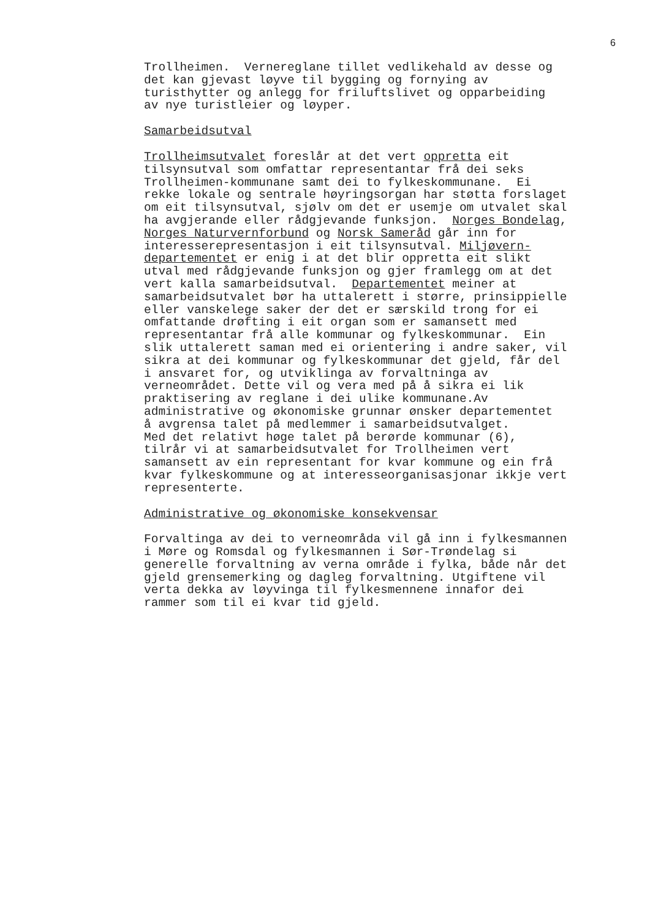6
Trollheimen. Vernereglane tillet vedlikehald av desse og det kan gjevast løyve til bygging og fornying av turisthytter og anlegg for friluftslivet og opparbeiding av nye turistleier og løyper.
Samarbeidsutval
Trollheimsutvalet foreslår at det vert oppretta eit tilsynsutval som omfattar representantar frå dei seks Trollheimen-kommunane samt dei to fylkeskommunane. Ei rekke lokale og sentrale høyringsorgan har støtta forslaget om eit tilsynsutval, sjølv om det er usemje om utvalet skal ha avgjerande eller rådgjevande funksjon. Norges Bondelag, Norges Naturvernforbund og Norsk Sameråd går inn for interesserepresentasjon i eit tilsynsutval. Miljøvern- departementet er enig i at det blir oppretta eit slikt utval med rådgjevande funksjon og gjer framlegg om at det vert kalla samarbeidsutval. Departementet meiner at samarbeidsutvalet bør ha uttalerett i større, prinsippielle eller vanskelege saker der det er særskild trong for ei omfattande drøfting i eit organ som er samansett med representantar frå alle kommunar og fylkeskommunar. Ein slik uttalerett saman med ei orientering i andre saker, vil sikra at dei kommunar og fylkeskommunar det gjeld, får del i ansvaret for, og utviklinga av forvaltninga av verneområdet. Dette vil og vera med på å sikra ei lik praktisering av reglane i dei ulike kommunane.Av administrative og økonomiske grunnar ønsker departementet å avgrensa talet på medlemmer i samarbeidsutvalget. Med det relativt høge talet på berørde kommunar (6), tilrår vi at samarbeidsutvalet for Trollheimen vert samansett av ein representant for kvar kommune og ein frå kvar fylkeskommune og at interesseorganisasjonar ikkje vert representerte.
Administrative og økonomiske konsekvensar
Forvaltinga av dei to verneområda vil gå inn i fylkesmannen i Møre og Romsdal og fylkesmannen i Sør-Trøndelag si generelle forvaltning av verna område i fylka, både når det gjeld grensemerking og dagleg forvaltning. Utgiftene vil verta dekka av løyvinga til fylkesmennene innafor dei rammer som til ei kvar tid gjeld.